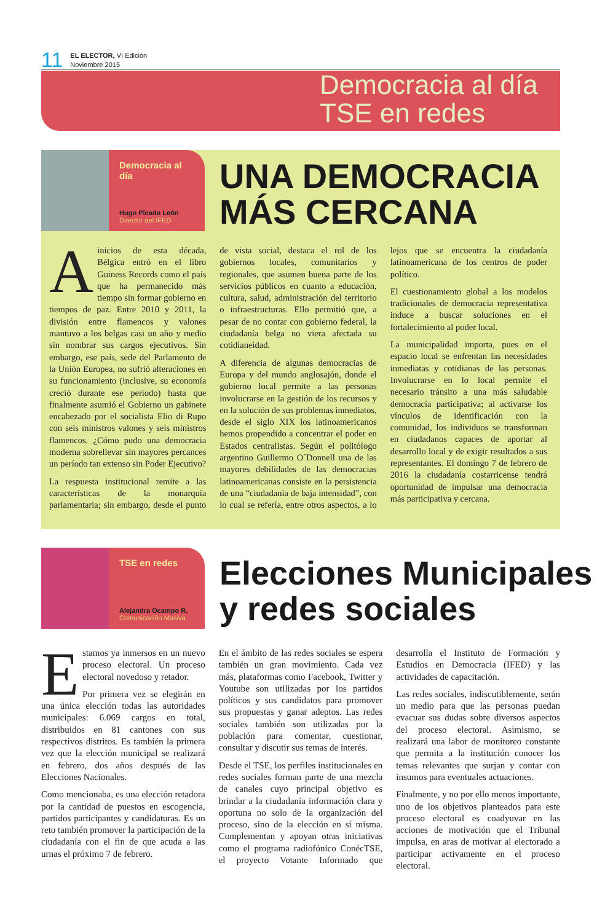11
EL ELECTOR, VI Edición
Noviembre 2015
Democracia al día
TSE en redes
Democracia al día
Hugo Picado León
Director del IFED
UNA DEMOCRACIA
MÁS CERCANA
Ainicios de esta década, Bélgica entró en el libro Guiness Records como el país que ha permanecido más tiempo sin formar gobierno en tiempos de paz. Entre 2010 y 2011, la división entre flamencos y valones mantuvo a los belgas casi un año y medio sin nombrar sus cargos ejecutivos. Sin embargo, ese país, sede del Parlamento de la Unión Europea, no sufrió alteraciones en su funcionamiento (inclusive, su economía creció durante ese período) hasta que finalmente asumió el Gobierno un gabinete encabezado por el socialista Elio di Rupo con seis ministros valones y seis ministros flamencos. ¿Cómo pudo una democracia moderna sobrellevar sin mayores percances un período tan extenso sin Poder Ejecutivo?
La respuesta institucional remite a las características de la monarquía parlamentaria; sin embargo, desde el punto de vista social, destaca el rol de los gobiernos locales, comunitarios y regionales, que asumen buena parte de los servicios públicos en cuanto a educación, cultura, salud, administración del territorio o infraestructuras. Ello permitió que, a pesar de no contar con gobierno federal, la ciudadanía belga no viera afectada su cotidianeidad.
A diferencia de algunas democracias de Europa y del mundo anglosajón, donde el gobierno local permite a las personas involucrarse en la gestión de los recursos y en la solución de sus problemas inmediatos, desde el siglo XIX los latinoamericanos hemos propendido a concentrar el poder en Estados centralistas. Según el politólogo argentino Guillermo O´Donnell una de las mayores debilidades de las democracias latinoamericanas consiste en la persistencia de una “ciudadanía de baja intensidad”, con lo cual se refería, entre otros aspectos, a lo lejos que se encuentra la ciudadanía latinoamericana de los centros de poder político.
El cuestionamiento global a los modelos tradicionales de democracia representativa induce a buscar soluciones en el fortalecimiento al poder local.
La municipalidad importa, pues en el espacio local se enfrentan las necesidades inmediatas y cotidianas de las personas. Involucrarse en lo local permite el necesario tránsito a una más saludable democracia participativa; al activarse los vínculos de identificación con la comunidad, los individuos se transforman en ciudadanos capaces de aportar al desarrollo local y de exigir resultados a sus representantes. El domingo 7 de febrero de 2016 la ciudadanía costarricense tendrá oportunidad de impulsar una democracia más participativa y cercana.
TSE en redes
Alejandra Ocampo R.
Comunicación Masiva
Elecciones Municipales
y redes sociales
Estamos ya inmersos en un nuevo proceso electoral. Un proceso electoral novedoso y retador.
Por primera vez se elegirán en una única elección todas las autoridades municipales: 6.069 cargos en total, distribuidos en 81 cantones con sus respectivos distritos. Es también la primera vez que la elección municipal se realizará en febrero, dos años después de las Elecciones Nacionales.
Como mencionaba, es una elección retadora por la cantidad de puestos en escogencia, partidos participantes y candidaturas. Es un reto también promover la participación de la ciudadanía con el fin de que acuda a las urnas el próximo 7 de febrero.
En el ámbito de las redes sociales se espera también un gran movimiento. Cada vez más, plataformas como Facebook, Twitter y Youtube son utilizadas por los partidos políticos y sus candidatos para promover sus propuestas y ganar adeptos. Las redes sociales también son utilizadas por la población para comentar, cuestionar, consultar y discutir sus temas de interés.
Desde el TSE, los perfiles institucionales en redes sociales forman parte de una mezcla de canales cuyo principal objetivo es brindar a la ciudadanía información clara y oportuna no solo de la organización del proceso, sino de la elección en sí misma. Complementan y apoyan otras iniciativas como el programa radiofónico ConécTSE, el proyecto Votante Informado que desarrolla el Instituto de Formación y Estudios en Democracia (IFED) y las actividades de capacitación.
Las redes sociales, indiscutiblemente, serán un medio para que las personas puedan evacuar sus dudas sobre diversos aspectos del proceso electoral. Asimismo, se realizará una labor de monitoreo constante que permita a la institución conocer los temas relevantes que surjan y contar con insumos para eventuales actuaciones.
Finalmente, y no por ello menos importante, uno de los objetivos planteados para este proceso electoral es coadyuvar en las acciones de motivación que el Tribunal impulsa, en aras de motivar al electorado a participar activamente en el proceso electoral.